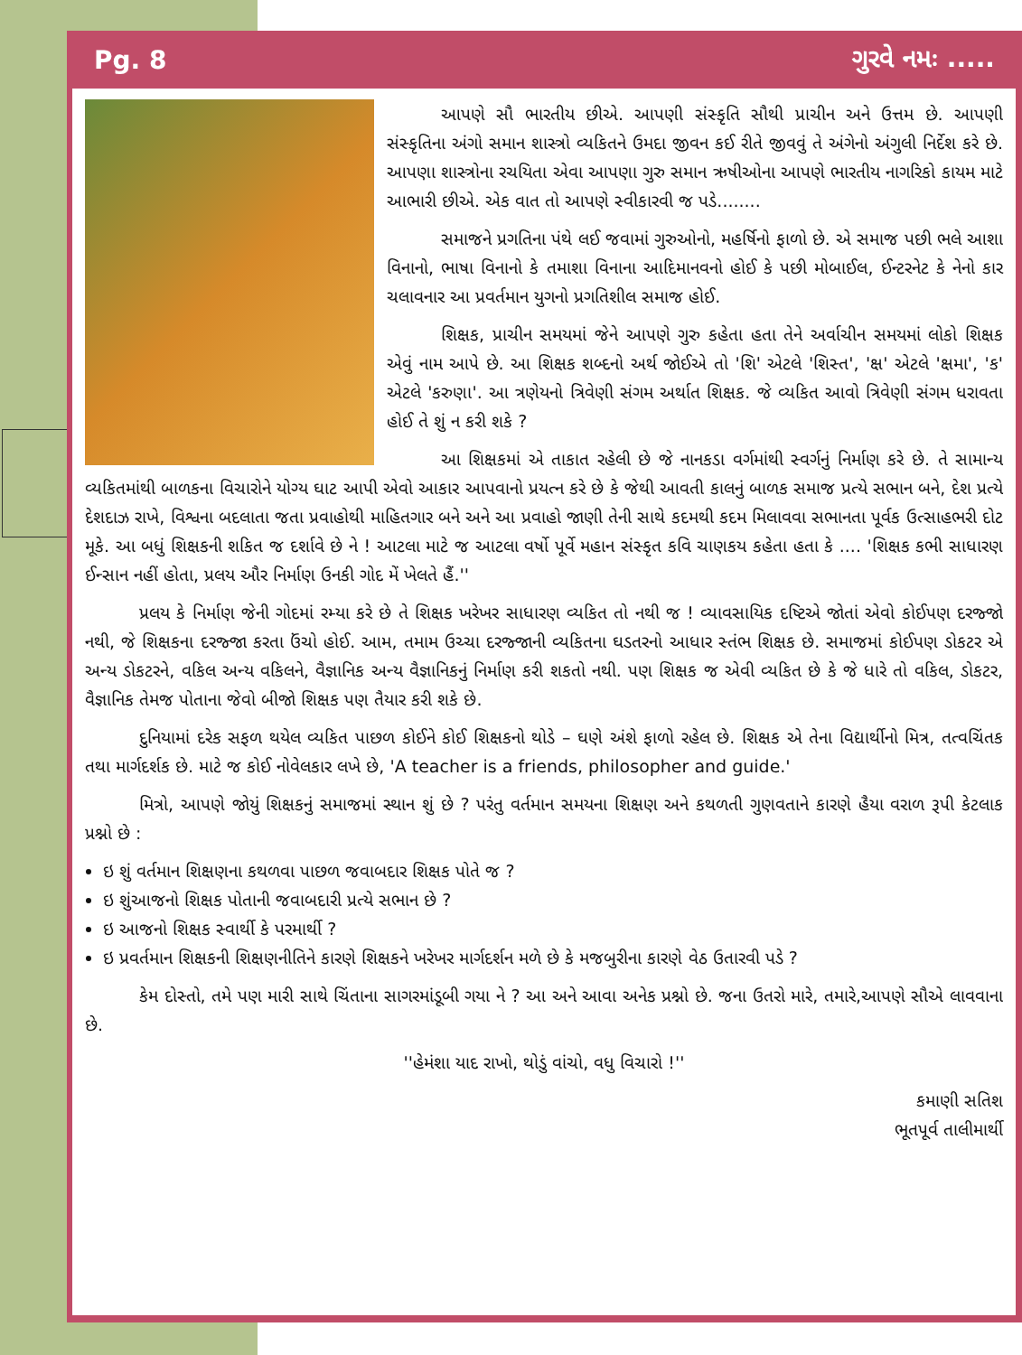Pg. 8 ગુરવે નમઃ .....
આપણે સૌ ભારતીય છીએ. આપણી સંસ્કૃતિ સૌથી પ્રાચીન અને ઉત્તમ છે. આપણી સંસ્કૃતિના અંગો સમાન શાસ્ત્રો વ્યકિતને ઉમદા જીવન કઈ રીતે જીવવું તે અંગેનો અંગુલી નિર્દેશ કરે છે. આપણા શાસ્ત્રોના રચયિતા એવા આપણા ગુરુ સમાન ઋષીઓના આપણે ભારતીય નાગરિકો કાયમ માટે આભારી છીએ. એક વાત તો આપણે સ્વીકારવી જ પડે........
સમાજને પ્રગતિના પંથે લઈ જવામાં ગુરુઓનો, મહર્ષિનો ફાળો છે. એ સમાજ પછી ભલે આશા વિનાનો, ભાષા વિનાનો કે તમાશા વિનાના આદિમાનવનો હોઈ કે પછી મોબાઈલ, ઈન્ટરનેટ કે નેનો કાર ચલાવનાર આ પ્રવર્તમાન યુગનો પ્રગતિશીલ સમાજ હોઈ.
શિક્ષક, પ્રાચીન સમયમાં જેને આપણે ગુરુ કહેતા હતા તેને અર્વાચીન સમયમાં લોકો શિક્ષક એવું નામ આપે છે. આ શિક્ષક શબ્દનો અર્થ જોઈએ તો 'શિ' એટલે 'શિસ્ત', 'ક્ષ' એટલે 'ક્ષમા', 'ક' એટલે 'કરુણા'. આ ત્રણેયનો ત્રિવેણી સંગમ અર્થાત શિક્ષક. જે વ્યકિત આવો ત્રિવેણી સંગમ ધરાવતા હોઈ તે શું ન કરી શકે ?
આ શિક્ષકમાં એ તાકાત રહેલી છે જે નાનકડા વર્ગમાંથી સ્વર્ગનું નિર્માણ કરે છે. તે સામાન્ય વ્યકિતમાંથી બાળકના વિચારોને યોગ્ય ઘાટ આપી એવો આકાર આપવાનો પ્રયત્ન કરે છે કે જેથી આવતી કાલનું બાળક સમાજ પ્રત્યે સભાન બને, દેશ પ્રત્યે દેશદાઝ રાખે, વિશ્વના બદલાતા જતા પ્રવાહોથી માહિતગાર બને અને આ પ્રવાહો જાણી તેની સાથે કદમથી કદમ મિલાવવા સભાનતા પૂર્વક ઉત્સાહભરી દોટ મૂકે. આ બધું શિક્ષકની શકિત જ દર્શાવે છે ને ! આટલા માટે જ આટલા વર્ષો પૂર્વે મહાન સંસ્કૃત કવિ ચાણકય કહેતા હતા કે .... 'શિક્ષક કભી સાધારણ ઈન્સાન નહીં હોતા, પ્રલય ઔર નિર્માણ ઉનકી ગોદ મેં ખેલતે હૈં.''
પ્રલય કે નિર્માણ જેની ગોદમાં રમ્યા કરે છે તે શિક્ષક ખરેખર સાધારણ વ્યકિત તો નથી જ ! વ્યાવસાયિક દષ્ટિએ જોતાં એવો કોઈપણ દરજ્જો નથી, જે શિક્ષકના દરજ્જા કરતા ઉંચો હોઈ. આમ, તમામ ઉચ્ચા દરજ્જાની વ્યકિતના ઘડતરનો આધાર સ્તંભ શિક્ષક છે. સમાજમાં કોઈપણ ડોકટર એ અન્ય ડોકટરને, વકિલ અન્ય વકિલને, વૈજ્ઞાનિક અન્ય વૈજ્ઞાનિકનું નિર્માણ કરી શકતો નથી. પણ શિક્ષક જ એવી વ્યકિત છે કે જે ધારે તો વકિલ, ડોકટર, વૈજ્ઞાનિક તેમજ પોતાના જેવો બીજો શિક્ષક પણ તૈયાર કરી શકે છે.
દુનિયામાં દરેક સફળ થયેલ વ્યકિત પાછળ કોઈને કોઈ શિક્ષકનો થોડે – ઘણે અંશે ફાળો રહેલ છે. શિક્ષક એ તેના વિદ્યાર્થીનો મિત્ર, તત્વચિંતક તથા માર્ગદર્શક છે. માટે જ કોઈ નોવેલકાર લખે છે, 'A teacher is a friends, philosopher and guide.'
મિત્રો, આપણે જોયું શિક્ષકનું સમાજમાં સ્થાન શું છે ? પરંતુ વર્તમાન સમયના શિક્ષણ અને કથળતી ગુણવતાને કારણે હૈયા વરાળ રૂપી કેટલાક પ્રશ્નો છે :
ઇ શું વર્તમાન શિક્ષણના કથળવા પાછળ જવાબદાર શિક્ષક પોતે જ ?
ઇ શુંઆજનો શિક્ષક પોતાની જવાબદારી પ્રત્યે સભાન છે ?
ઇ આજનો શિક્ષક સ્વાર્થી કે પરમાર્થી ?
ઇ પ્રવર્તમાન શિક્ષકની શિક્ષણનીતિને કારણે શિક્ષકને ખરેખર માર્ગદર્શન મળે છે કે મજબુરીના કારણે વેઠ ઉતારવી પડે ?
કેમ દોસ્તો, તમે પણ મારી સાથે ચિંતાના સાગરમાંડૂબી ગયા ને ? આ અને આવા અનેક પ્રશ્નો છે. જના ઉતરો મારે, તમારે,આપણે સૌએ લાવવાના છે.
''હેમંશા યાદ રાખો, થોડું વાંચો, વધુ વિચારો !''
કમાણી સતિશ
ભૂતપૂર્વ તાલીમાર્થી